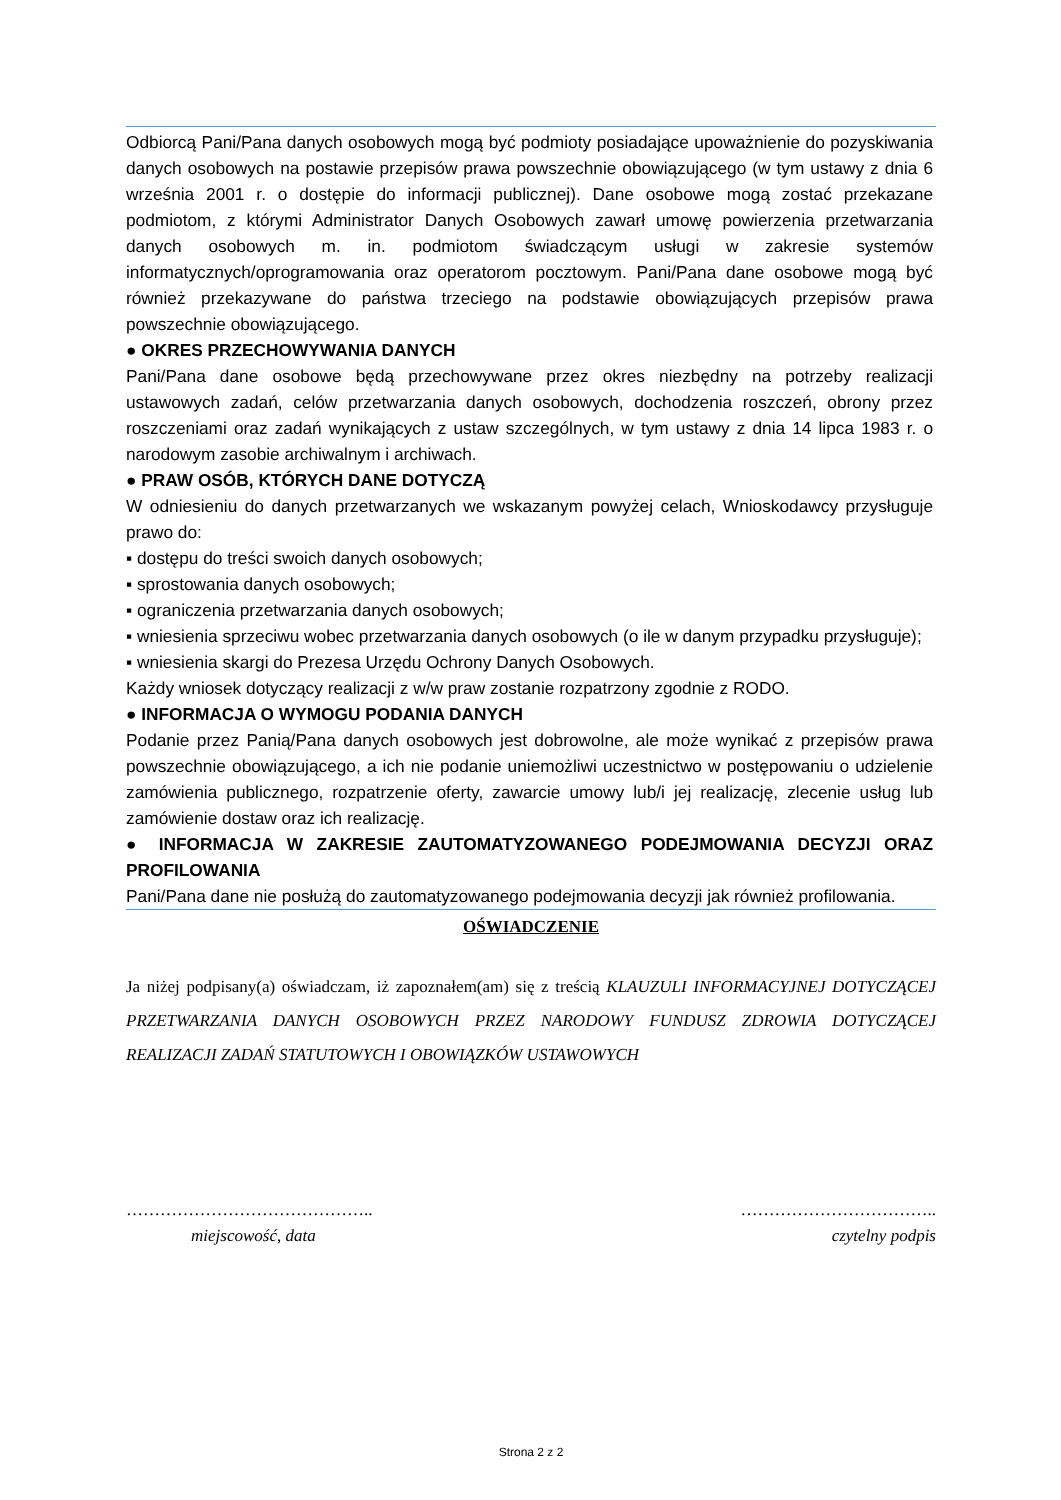Odbiorcą Pani/Pana danych osobowych mogą być podmioty posiadające upoważnienie do pozyskiwania danych osobowych na postawie przepisów prawa powszechnie obowiązującego (w tym ustawy z dnia 6 września 2001 r. o dostępie do informacji publicznej). Dane osobowe mogą zostać przekazane podmiotom, z którymi Administrator Danych Osobowych zawarł umowę powierzenia przetwarzania danych osobowych m. in. podmiotom świadczącym usługi w zakresie systemów informatycznych/oprogramowania oraz operatorom pocztowym. Pani/Pana dane osobowe mogą być również przekazywane do państwa trzeciego na podstawie obowiązujących przepisów prawa powszechnie obowiązującego.
● OKRES PRZECHOWYWANIA DANYCH
Pani/Pana dane osobowe będą przechowywane przez okres niezbędny na potrzeby realizacji ustawowych zadań, celów przetwarzania danych osobowych, dochodzenia roszczeń, obrony przez roszczeniami oraz zadań wynikających z ustaw szczególnych, w tym ustawy z dnia 14 lipca 1983 r. o narodowym zasobie archiwalnym i archiwach.
● PRAW OSÓB, KTÓRYCH DANE DOTYCZĄ
W odniesieniu do danych przetwarzanych we wskazanym powyżej celach, Wnioskodawcy przysługuje prawo do:
▪ dostępu do treści swoich danych osobowych;
▪ sprostowania danych osobowych;
▪ ograniczenia przetwarzania danych osobowych;
▪ wniesienia sprzeciwu wobec przetwarzania danych osobowych (o ile w danym przypadku przysługuje);
▪ wniesienia skargi do Prezesa Urzędu Ochrony Danych Osobowych.
Każdy wniosek dotyczący realizacji z w/w praw zostanie rozpatrzony zgodnie z RODO.
● INFORMACJA O WYMOGU PODANIA DANYCH
Podanie przez Panią/Pana danych osobowych jest dobrowolne, ale może wynikać z przepisów prawa powszechnie obowiązującego, a ich nie podanie uniemożliwi uczestnictwo w postępowaniu o udzielenie zamówienia publicznego, rozpatrzenie oferty, zawarcie umowy lub/i jej realizację, zlecenie usług lub zamówienie dostaw oraz ich realizację.
● INFORMACJA W ZAKRESIE ZAUTOMATYZOWANEGO PODEJMOWANIA DECYZJI ORAZ PROFILOWANIA
Pani/Pana dane nie posłużą do zautomatyzowanego podejmowania decyzji jak również profilowania.
OŚWIADCZENIE
Ja niżej podpisany(a) oświadczam, iż zapoznałem(am) się z treścią KLAUZULI INFORMACYJNEJ DOTYCZĄCEJ PRZETWARZANIA DANYCH OSOBOWYCH PRZEZ NARODOWY FUNDUSZ ZDROWIA DOTYCZĄCEJ REALIZACJI ZADAŃ STATUTOWYCH I OBOWIĄZKÓW USTAWOWYCH
……………………………………..
miejscowość, data
……………………………..
czytelny podpis
Strona 2 z 2